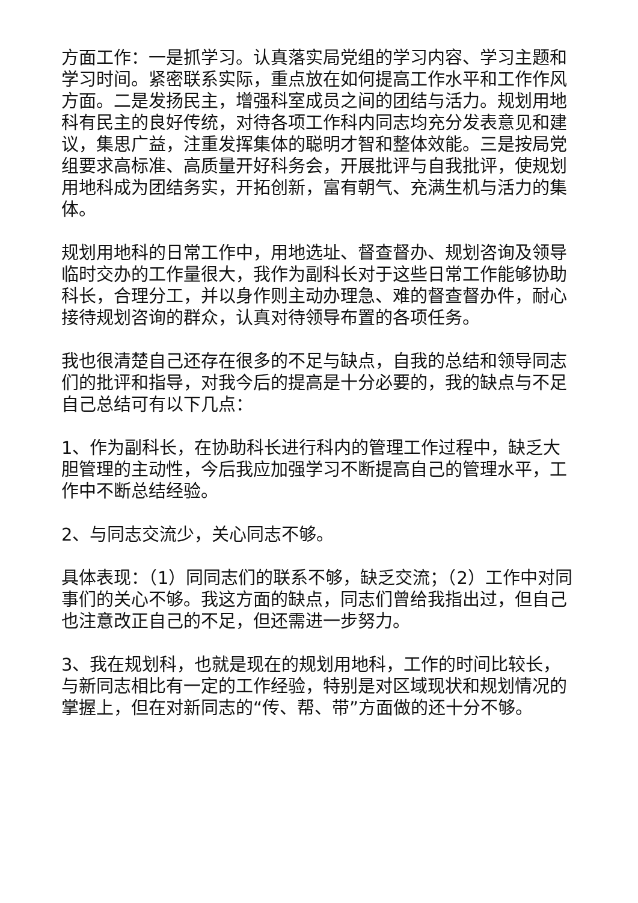方面工作：一是抓学习。认真落实局党组的学习内容、学习主题和学习时间。紧密联系实际，重点放在如何提高工作水平和工作作风方面。二是发扬民主，增强科室成员之间的团结与活力。规划用地科有民主的良好传统，对待各项工作科内同志均充分发表意见和建议，集思广益，注重发挥集体的聪明才智和整体效能。三是按局党组要求高标准、高质量开好科务会，开展批评与自我批评，使规划用地科成为团结务实，开拓创新，富有朝气、充满生机与活力的集体。
规划用地科的日常工作中，用地选址、督查督办、规划咨询及领导临时交办的工作量很大，我作为副科长对于这些日常工作能够协助科长，合理分工，并以身作则主动办理急、难的督查督办件，耐心接待规划咨询的群众，认真对待领导布置的各项任务。
我也很清楚自己还存在很多的不足与缺点，自我的总结和领导同志们的批评和指导，对我今后的提高是十分必要的，我的缺点与不足自己总结可有以下几点：
1、作为副科长，在协助科长进行科内的管理工作过程中，缺乏大胆管理的主动性，今后我应加强学习不断提高自己的管理水平，工作中不断总结经验。
2、与同志交流少，关心同志不够。
具体表现：（1）同同志们的联系不够，缺乏交流；（2）工作中对同事们的关心不够。我这方面的缺点，同志们曾给我指出过，但自己也注意改正自己的不足，但还需进一步努力。
3、我在规划科，也就是现在的规划用地科，工作的时间比较长，与新同志相比有一定的工作经验，特别是对区域现状和规划情况的掌握上，但在对新同志的“传、帮、带”方面做的还十分不够。